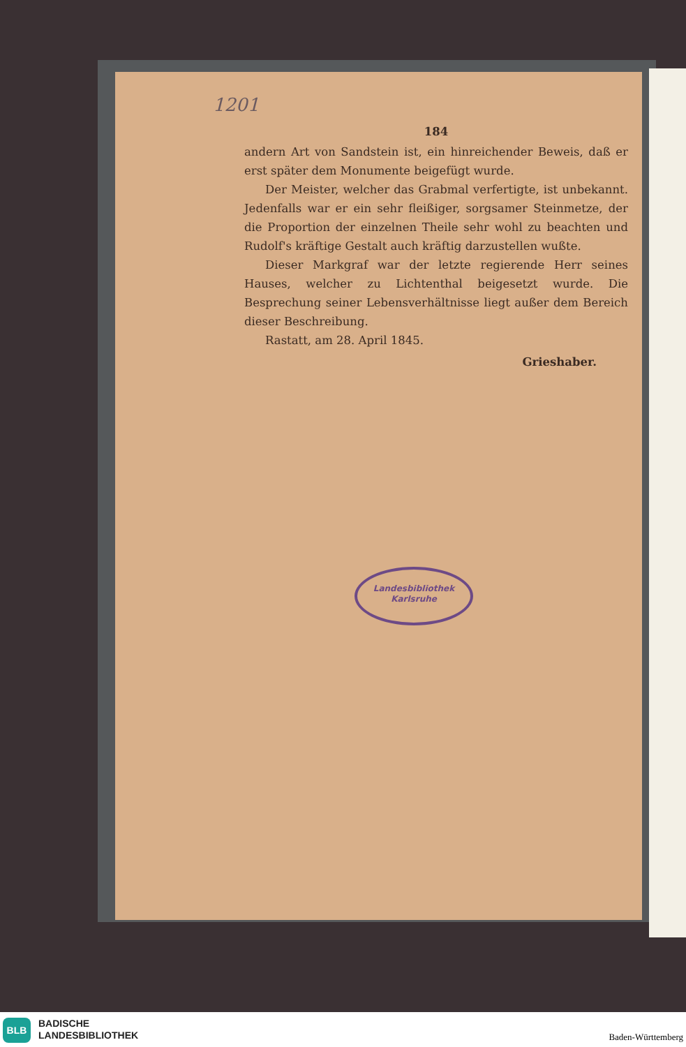1201
184
andern Art von Sandstein ist, ein hinreichender Beweis, daß er erst später dem Monumente beigefügt wurde.
Der Meister, welcher das Grabmal verfertigte, ist unbekannt. Jedenfalls war er ein sehr fleißiger, sorgsamer Steinmetze, der die Proportion der einzelnen Theile sehr wohl zu beachten und Rudolf's kräftige Gestalt auch kräftig darzustellen wußte.
Dieser Markgraf war der letzte regierende Herr seines Hauses, welcher zu Lichtenthal beigesetzt wurde. Die Besprechung seiner Lebensverhältnisse liegt außer dem Bereich dieser Beschreibung.
Rastatt, am 28. April 1845.
Grieshaber.
Landesbibliothek
Karlsruhe
BLB
BADISCHE
LANDESBIBLIOTHEK
Baden-Württemberg